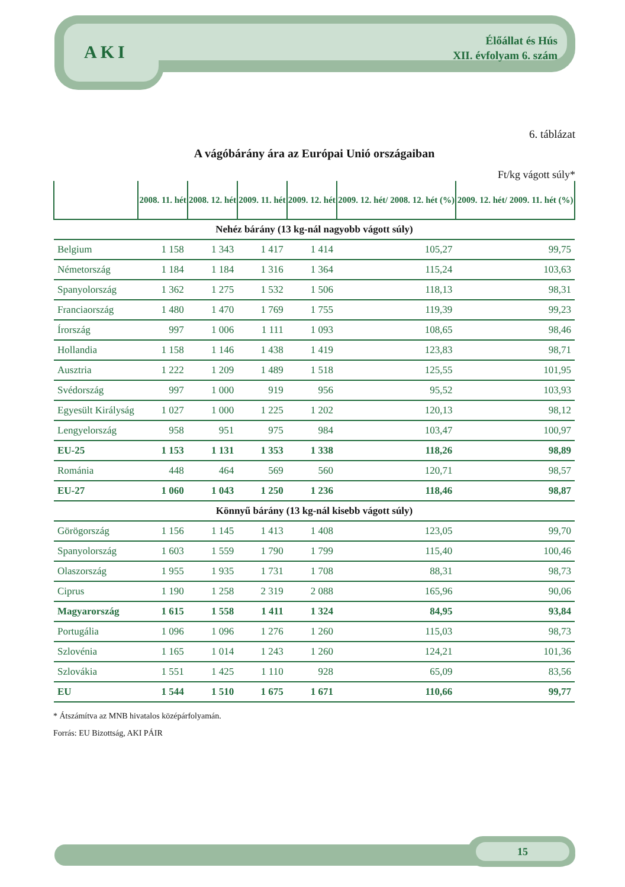AKI
Élőállat és Hús
XII. évfolyam 6. szám
6. táblázat
A vágóbárány ára az Európai Unió országaiban
Ft/kg vágott súly*
| | 2008. 11. hét | 2008. 12. hét | 2009. 11. hét | 2009. 12. hét | 2009. 12. hét/ 2008. 12. hét (%) | 2009. 12. hét/ 2009. 11. hét (%) |
| --- | --- | --- | --- | --- | --- | --- |
| Nehéz bárány (13 kg-nál nagyobb vágott súly) | | | | | | |
| Belgium | 1 158 | 1 343 | 1 417 | 1 414 | 105,27 | 99,75 |
| Németország | 1 184 | 1 184 | 1 316 | 1 364 | 115,24 | 103,63 |
| Spanyolország | 1 362 | 1 275 | 1 532 | 1 506 | 118,13 | 98,31 |
| Franciaország | 1 480 | 1 470 | 1 769 | 1 755 | 119,39 | 99,23 |
| Írország | 997 | 1 006 | 1 111 | 1 093 | 108,65 | 98,46 |
| Hollandia | 1 158 | 1 146 | 1 438 | 1 419 | 123,83 | 98,71 |
| Ausztria | 1 222 | 1 209 | 1 489 | 1 518 | 125,55 | 101,95 |
| Svédország | 997 | 1 000 | 919 | 956 | 95,52 | 103,93 |
| Egyesült Királyság | 1 027 | 1 000 | 1 225 | 1 202 | 120,13 | 98,12 |
| Lengyelország | 958 | 951 | 975 | 984 | 103,47 | 100,97 |
| EU-25 | 1 153 | 1 131 | 1 353 | 1 338 | 118,26 | 98,89 |
| Románia | 448 | 464 | 569 | 560 | 120,71 | 98,57 |
| EU-27 | 1 060 | 1 043 | 1 250 | 1 236 | 118,46 | 98,87 |
| Könnyű bárány (13 kg-nál kisebb vágott súly) | | | | | | |
| Görögország | 1 156 | 1 145 | 1 413 | 1 408 | 123,05 | 99,70 |
| Spanyolország | 1 603 | 1 559 | 1 790 | 1 799 | 115,40 | 100,46 |
| Olaszország | 1 955 | 1 935 | 1 731 | 1 708 | 88,31 | 98,73 |
| Ciprus | 1 190 | 1 258 | 2 319 | 2 088 | 165,96 | 90,06 |
| Magyarország | 1 615 | 1 558 | 1 411 | 1 324 | 84,95 | 93,84 |
| Portugália | 1 096 | 1 096 | 1 276 | 1 260 | 115,03 | 98,73 |
| Szlovénia | 1 165 | 1 014 | 1 243 | 1 260 | 124,21 | 101,36 |
| Szlovákia | 1 551 | 1 425 | 1 110 | 928 | 65,09 | 83,56 |
| EU | 1 544 | 1 510 | 1 675 | 1 671 | 110,66 | 99,77 |
* Átszámítva az MNB hivatalos középárfolyamán.
Forrás: EU Bizottság, AKI PÁIR
15